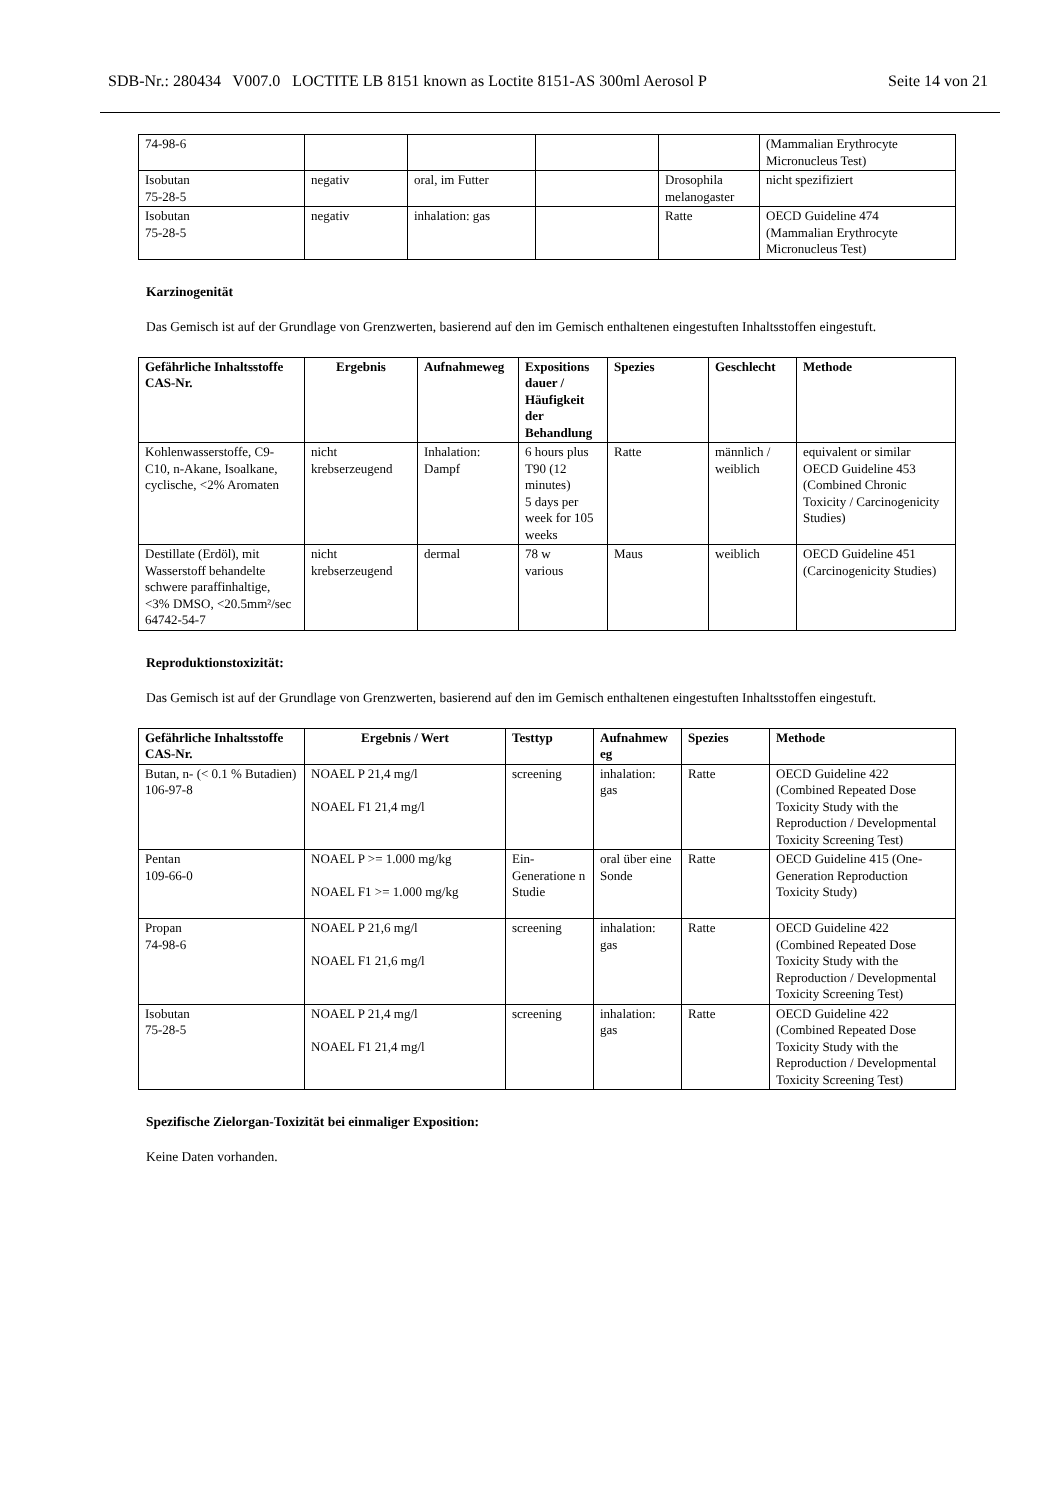SDB-Nr.: 280434 V007.0 LOCTITE LB 8151 known as Loctite 8151-AS 300ml Aerosol P Seite 14 von 21
| 74-98-6 | | | | | (Mammalian Erythrocyte Micronucleus Test) |
| Isobutan 75-28-5 | negativ | oral, im Futter | | Drosophila melanogaster | nicht spezifiziert |
| Isobutan 75-28-5 | negativ | inhalation: gas | | Ratte | OECD Guideline 474 (Mammalian Erythrocyte Micronucleus Test) |
Karzinogenität
Das Gemisch ist auf der Grundlage von Grenzwerten, basierend auf den im Gemisch enthaltenen eingestuften Inhaltsstoffen eingestuft.
| Gefährliche Inhaltsstoffe CAS-Nr. | Ergebnis | Aufnahmeweg | Expositions dauer / Häufigkeit der Behandlung | Spezies | Geschlecht | Methode |
| --- | --- | --- | --- | --- | --- | --- |
| Kohlenwasserstoffe, C9-C10, n-Akane, Isoalkane, cyclische, <2% Aromaten | nicht krebserzeugend | Inhalation: Dampf | 6 hours plus T90 (12 minutes) 5 days per week for 105 weeks | Ratte | männlich / weiblich | equivalent or similar OECD Guideline 453 (Combined Chronic Toxicity / Carcinogenicity Studies) |
| Destillate (Erdöl), mit Wasserstoff behandelte schwere paraffinhaltige, <3% DMSO, <20.5mm²/sec 64742-54-7 | nicht krebserzeugend | dermal | 78 w various | Maus | weiblich | OECD Guideline 451 (Carcinogenicity Studies) |
Reproduktionstoxizität:
Das Gemisch ist auf der Grundlage von Grenzwerten, basierend auf den im Gemisch enthaltenen eingestuften Inhaltsstoffen eingestuft.
| Gefährliche Inhaltsstoffe CAS-Nr. | Ergebnis / Wert | Testtyp | Aufnahmew eg | Spezies | Methode |
| --- | --- | --- | --- | --- | --- |
| Butan, n- (< 0.1 % Butadien) 106-97-8 | NOAEL P 21,4 mg/l NOAEL F1 21,4 mg/l | screening | inhalation: gas | Ratte | OECD Guideline 422 (Combined Repeated Dose Toxicity Study with the Reproduction / Developmental Toxicity Screening Test) |
| Pentan 109-66-0 | NOAEL P >= 1.000 mg/kg NOAEL F1 >= 1.000 mg/kg | Ein-Generatione n Studie | oral über eine Sonde | Ratte | OECD Guideline 415 (One-Generation Reproduction Toxicity Study) |
| Propan 74-98-6 | NOAEL P 21,6 mg/l NOAEL F1 21,6 mg/l | screening | inhalation: gas | Ratte | OECD Guideline 422 (Combined Repeated Dose Toxicity Study with the Reproduction / Developmental Toxicity Screening Test) |
| Isobutan 75-28-5 | NOAEL P 21,4 mg/l NOAEL F1 21,4 mg/l | screening | inhalation: gas | Ratte | OECD Guideline 422 (Combined Repeated Dose Toxicity Study with the Reproduction / Developmental Toxicity Screening Test) |
Spezifische Zielorgan-Toxizität bei einmaliger Exposition:
Keine Daten vorhanden.